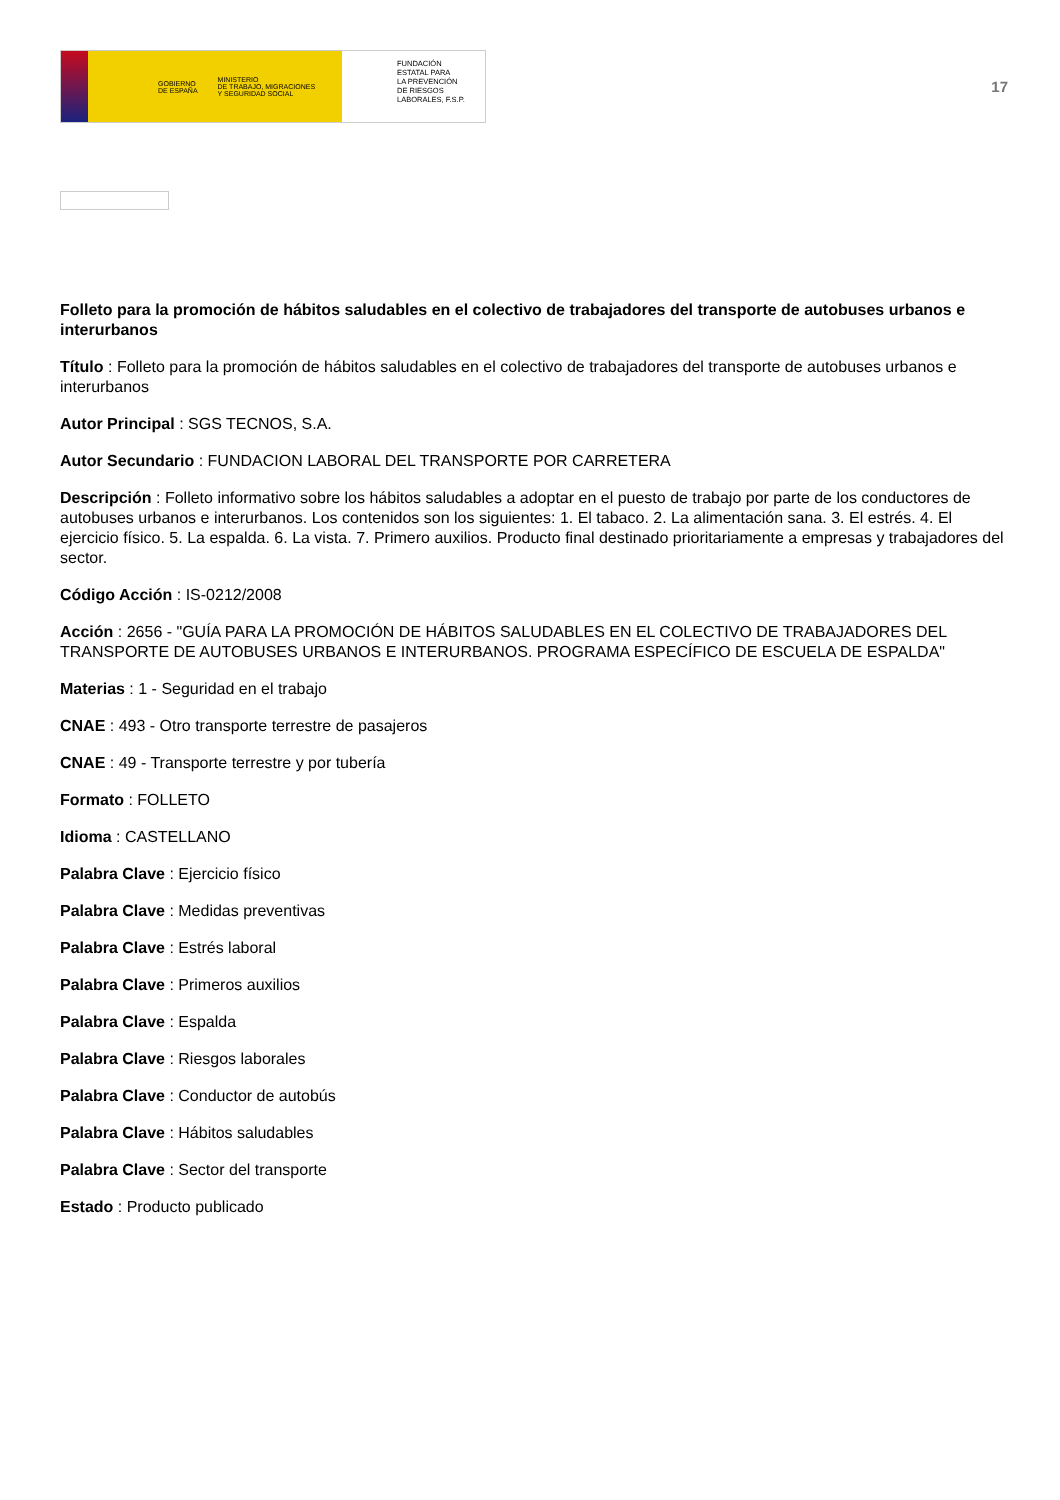GOBIERNO
DE ESPAÑA MINISTERIO
DE TRABAJO, MIGRACIONES
Y SEGURIDAD SOCIAL
FUNDACIÓN
ESTATAL PARA
LA PREVENCIÓN
DE RIESGOS
LABORALES, F.S.P.
17
Folleto para la promoción de hábitos saludables en el colectivo de trabajadores del transporte de autobuses urbanos e interurbanos
Título : Folleto para la promoción de hábitos saludables en el colectivo de trabajadores del transporte de autobuses urbanos e interurbanos
Autor Principal : SGS TECNOS, S.A.
Autor Secundario : FUNDACION LABORAL DEL TRANSPORTE POR CARRETERA
Descripción : Folleto informativo sobre los hábitos saludables a adoptar en el puesto de trabajo por parte de los conductores de autobuses urbanos e interurbanos. Los contenidos son los siguientes: 1. El tabaco. 2. La alimentación sana. 3. El estrés. 4. El ejercicio físico. 5. La espalda. 6. La vista. 7. Primero auxilios. Producto final destinado prioritariamente a empresas y trabajadores del sector.
Código Acción : IS-0212/2008
Acción : 2656 - "GUÍA PARA LA PROMOCIÓN DE HÁBITOS SALUDABLES EN EL COLECTIVO DE TRABAJADORES DEL TRANSPORTE DE AUTOBUSES URBANOS E INTERURBANOS. PROGRAMA ESPECÍFICO DE ESCUELA DE ESPALDA"
Materias : 1 - Seguridad en el trabajo
CNAE : 493 - Otro transporte terrestre de pasajeros
CNAE : 49 - Transporte terrestre y por tubería
Formato : FOLLETO
Idioma : CASTELLANO
Palabra Clave : Ejercicio físico
Palabra Clave : Medidas preventivas
Palabra Clave : Estrés laboral
Palabra Clave : Primeros auxilios
Palabra Clave : Espalda
Palabra Clave : Riesgos laborales
Palabra Clave : Conductor de autobús
Palabra Clave : Hábitos saludables
Palabra Clave : Sector del transporte
Estado : Producto publicado